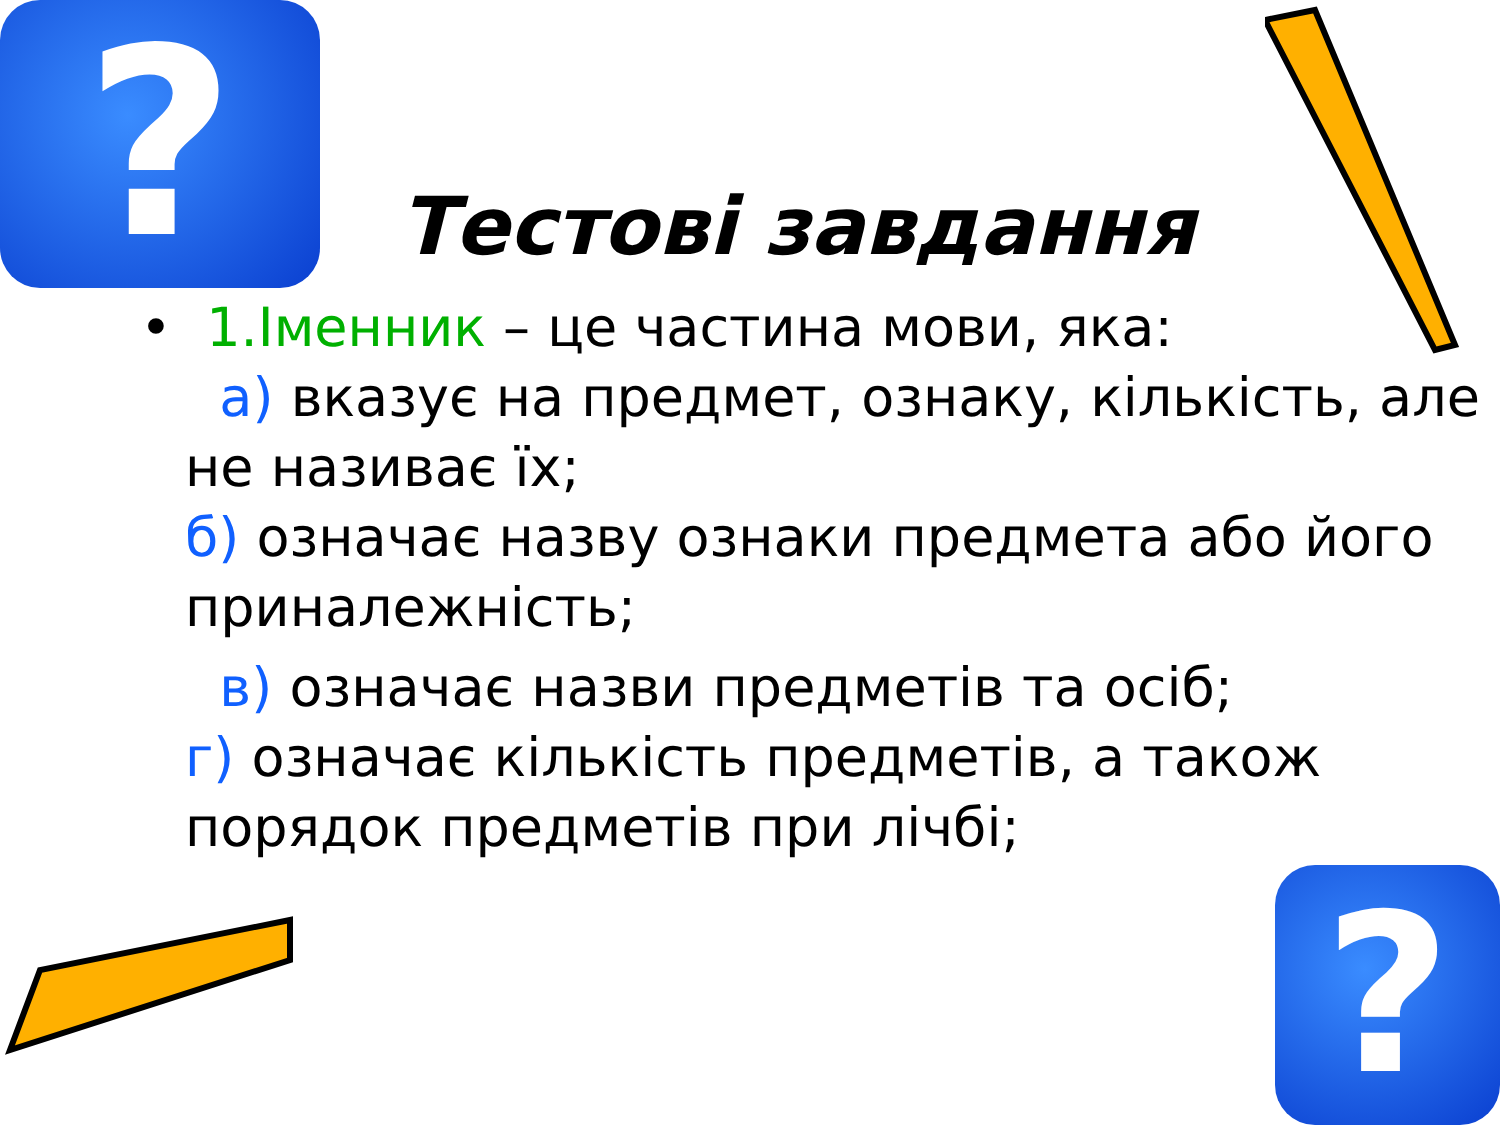?
?
Тестові завдання
• 1.Іменник – це частина мови, яка:
а) вказує на предмет, ознаку, кількість, але не називає їх;
б) означає назву ознаки предмета або його приналежність;
в) означає назви предметів та осіб;
г) означає кількість предметів, а також порядок предметів при лічбі;